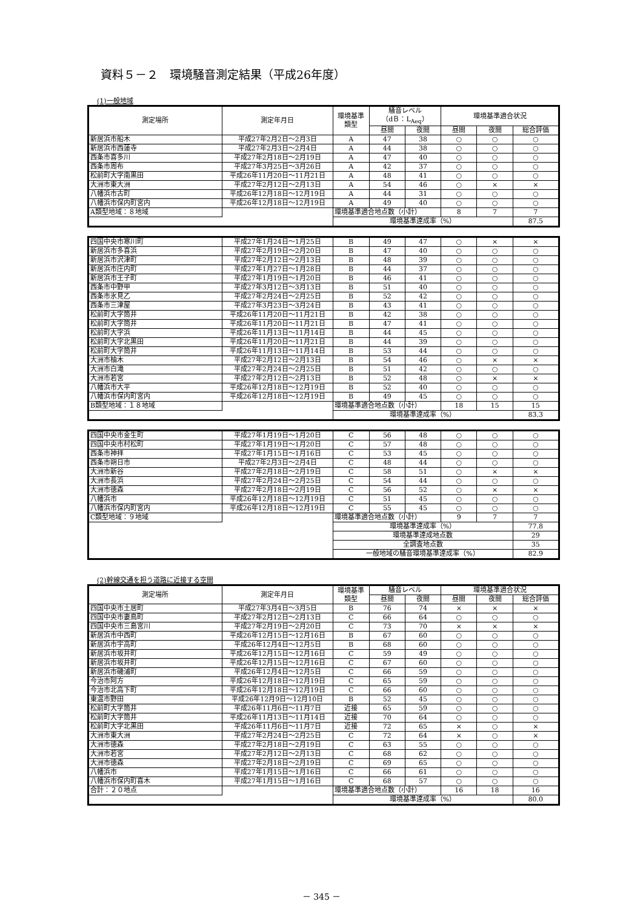資料５－２　環境騒音測定結果（平成26年度）
(1)一般地域
| 測定場所 | 測定年月日 | 環境基準 類型 | 騒音レベル （dＢ：L<sub>Aeq</sub>） | | 環境基準適合状況 | | |
| --- | --- | --- | --- | --- | --- | --- | --- |
| | | | 昼間 | 夜間 | 昼間 | 夜間 | 総合評価 |
| 新居浜市船木 | 平成27年2月2日～2月3日 | A | 47 | 38 | ○ | ○ | ○ |
| 新居浜市西蓮寺 | 平成27年2月3日～2月4日 | A | 44 | 38 | ○ | ○ | ○ |
| 西条市喜多川 | 平成27年2月18日～2月19日 | A | 47 | 40 | ○ | ○ | ○ |
| 西条市周布 | 平成27年3月25日～3月26日 | A | 42 | 37 | ○ | ○ | ○ |
| 松前町大字南黒田 | 平成26年11月20日～11月21日 | A | 48 | 41 | ○ | ○ | ○ |
| 大洲市東大洲 | 平成27年2月12日～2月13日 | A | 54 | 46 | ○ | × | × |
| 八幡浜市古町 | 平成26年12月18日～12月19日 | A | 44 | 31 | ○ | ○ | ○ |
| 八幡浜市保内町宮内 | 平成26年12月18日～12月19日 | A | 49 | 40 | ○ | ○ | ○ |
| A類型地域：８地域 | | 環境基準適合地点数（小計） | | | 8 | 7 | 7 |
| | | 環境基準達成率（%） | | | | | 87.5 |
| 四国中央市寒川町 | 平成27年1月24日～1月25日 | B | 49 | 47 | ○ | × | × |
| 新居浜市多喜浜 | 平成27年2月19日～2月20日 | B | 47 | 40 | ○ | ○ | ○ |
| 新居浜市沢津町 | 平成27年2月12日～2月13日 | B | 48 | 39 | ○ | ○ | ○ |
| 新居浜市庄内町 | 平成27年1月27日～1月28日 | B | 44 | 37 | ○ | ○ | ○ |
| 新居浜市王子町 | 平成27年1月19日～1月20日 | B | 46 | 41 | ○ | ○ | ○ |
| 西条市中野甲 | 平成27年3月12日～3月13日 | B | 51 | 40 | ○ | ○ | ○ |
| 西条市氷見乙 | 平成27年2月24日～2月25日 | B | 52 | 42 | ○ | ○ | ○ |
| 西条市三津屋 | 平成27年3月23日～3月24日 | B | 43 | 41 | ○ | ○ | ○ |
| 松前町大字筒井 | 平成26年11月20日～11月21日 | B | 42 | 38 | ○ | ○ | ○ |
| 松前町大字筒井 | 平成26年11月20日～11月21日 | B | 47 | 41 | ○ | ○ | ○ |
| 松前町大字浜 | 平成26年11月13日～11月14日 | B | 44 | 45 | ○ | ○ | ○ |
| 松前町大字北黒田 | 平成26年11月20日～11月21日 | B | 44 | 39 | ○ | ○ | ○ |
| 松前町大字筒井 | 平成26年11月13日～11月14日 | B | 53 | 44 | ○ | ○ | ○ |
| 大洲市柚木 | 平成27年2月12日～2月13日 | B | 54 | 46 | ○ | × | × |
| 大洲市白滝 | 平成27年2月24日～2月25日 | B | 51 | 42 | ○ | ○ | ○ |
| 大洲市若宮 | 平成27年2月12日～2月13日 | B | 52 | 48 | ○ | × | × |
| 八幡浜市大平 | 平成26年12月18日～12月19日 | B | 52 | 40 | ○ | ○ | ○ |
| 八幡浜市保内町宮内 | 平成26年12月18日～12月19日 | B | 49 | 45 | ○ | ○ | ○ |
| B類型地域：１８地域 | | 環境基準適合地点数（小計） | | | 18 | 15 | 15 |
| | | 環境基準達成率（%） | | | | | 83.3 |
| 四国中央市金生町 | 平成27年1月19日～1月20日 | C | 56 | 48 | ○ | ○ | ○ |
| 四国中央市村松町 | 平成27年1月19日～1月20日 | C | 57 | 48 | ○ | ○ | ○ |
| 西条市神拝 | 平成27年1月15日～1月16日 | C | 53 | 45 | ○ | ○ | ○ |
| 西条市朔日市 | 平成27年2月3日～2月4日 | C | 48 | 44 | ○ | ○ | ○ |
| 大洲市新谷 | 平成27年2月18日～2月19日 | C | 58 | 51 | ○ | × | × |
| 大洲市長浜 | 平成27年2月24日～2月25日 | C | 54 | 44 | ○ | ○ | ○ |
| 大洲市徳森 | 平成27年2月18日～2月19日 | C | 56 | 52 | ○ | × | × |
| 八幡浜市 | 平成26年12月18日～12月19日 | C | 51 | 45 | ○ | ○ | ○ |
| 八幡浜市保内町宮内 | 平成26年12月18日～12月19日 | C | 55 | 45 | ○ | ○ | ○ |
| C類型地域：９地域 | | 環境基準適合地点数（小計） | | | 9 | 7 | 7 |
| | | 環境基準達成率（%） | | | | | 77.8 |
| | | 環境基準達成地点数 | | | | | 29 |
| | | 全調査地点数 | | | | | 35 |
| | | 一般地域の騒音環境基準達成率（%） | | | | | 82.9 |
(2)幹線交通を担う道路に近接する空間
| 測定場所 | 測定年月日 | 環境基準 類型 | 騒音レベル | | 環境基準適合状況 | | |
| --- | --- | --- | --- | --- | --- | --- | --- |
| | | | 昼間 | 夜間 | 昼間 | 夜間 | 総合評価 |
| 四国中央市土居町 | 平成27年3月4日～3月5日 | B | 76 | 74 | × | × | × |
| 四国中央市妻鳥町 | 平成27年2月12日～2月13日 | C | 66 | 64 | ○ | ○ | ○ |
| 四国中央市三島宮川 | 平成27年2月19日～2月20日 | C | 73 | 70 | × | × | × |
| 新居浜市中西町 | 平成26年12月15日～12月16日 | B | 67 | 60 | ○ | ○ | ○ |
| 新居浜市宇高町 | 平成26年12月4日～12月5日 | B | 68 | 60 | ○ | ○ | ○ |
| 新居浜市坂井町 | 平成26年12月15日～12月16日 | C | 59 | 49 | ○ | ○ | ○ |
| 新居浜市坂井町 | 平成26年12月15日～12月16日 | C | 67 | 60 | ○ | ○ | ○ |
| 新居浜市磯浦町 | 平成26年12月4日～12月5日 | C | 66 | 59 | ○ | ○ | ○ |
| 今治市阿方 | 平成26年12月18日～12月19日 | C | 65 | 59 | ○ | ○ | ○ |
| 今治市北高下町 | 平成26年12月18日～12月19日 | C | 66 | 60 | ○ | ○ | ○ |
| 東温市野田 | 平成26年12月9日～12月10日 | B | 52 | 45 | ○ | ○ | ○ |
| 松前町大字筒井 | 平成26年11月6日～11月7日 | 近接 | 65 | 59 | ○ | ○ | ○ |
| 松前町大字筒井 | 平成26年11月13日～11月14日 | 近接 | 70 | 64 | ○ | ○ | ○ |
| 松前町大字北黒田 | 平成26年11月6日～11月7日 | 近接 | 72 | 65 | × | ○ | × |
| 大洲市東大洲 | 平成27年2月24日～2月25日 | C | 72 | 64 | × | ○ | × |
| 大洲市徳森 | 平成27年2月18日～2月19日 | C | 63 | 55 | ○ | ○ | ○ |
| 大洲市若宮 | 平成27年2月12日～2月13日 | C | 68 | 62 | ○ | ○ | ○ |
| 大洲市徳森 | 平成27年2月18日～2月19日 | C | 69 | 65 | ○ | ○ | ○ |
| 八幡浜市 | 平成27年1月15日～1月16日 | C | 66 | 61 | ○ | ○ | ○ |
| 八幡浜市保内町喜木 | 平成27年1月15日～1月16日 | C | 68 | 57 | ○ | ○ | ○ |
| 合計：２０地点 | | 環境基準適合地点数（小計） | | | 16 | 18 | 16 |
| | | 環境基準達成率（%） | | | | | 80.0 |
－ 345 －